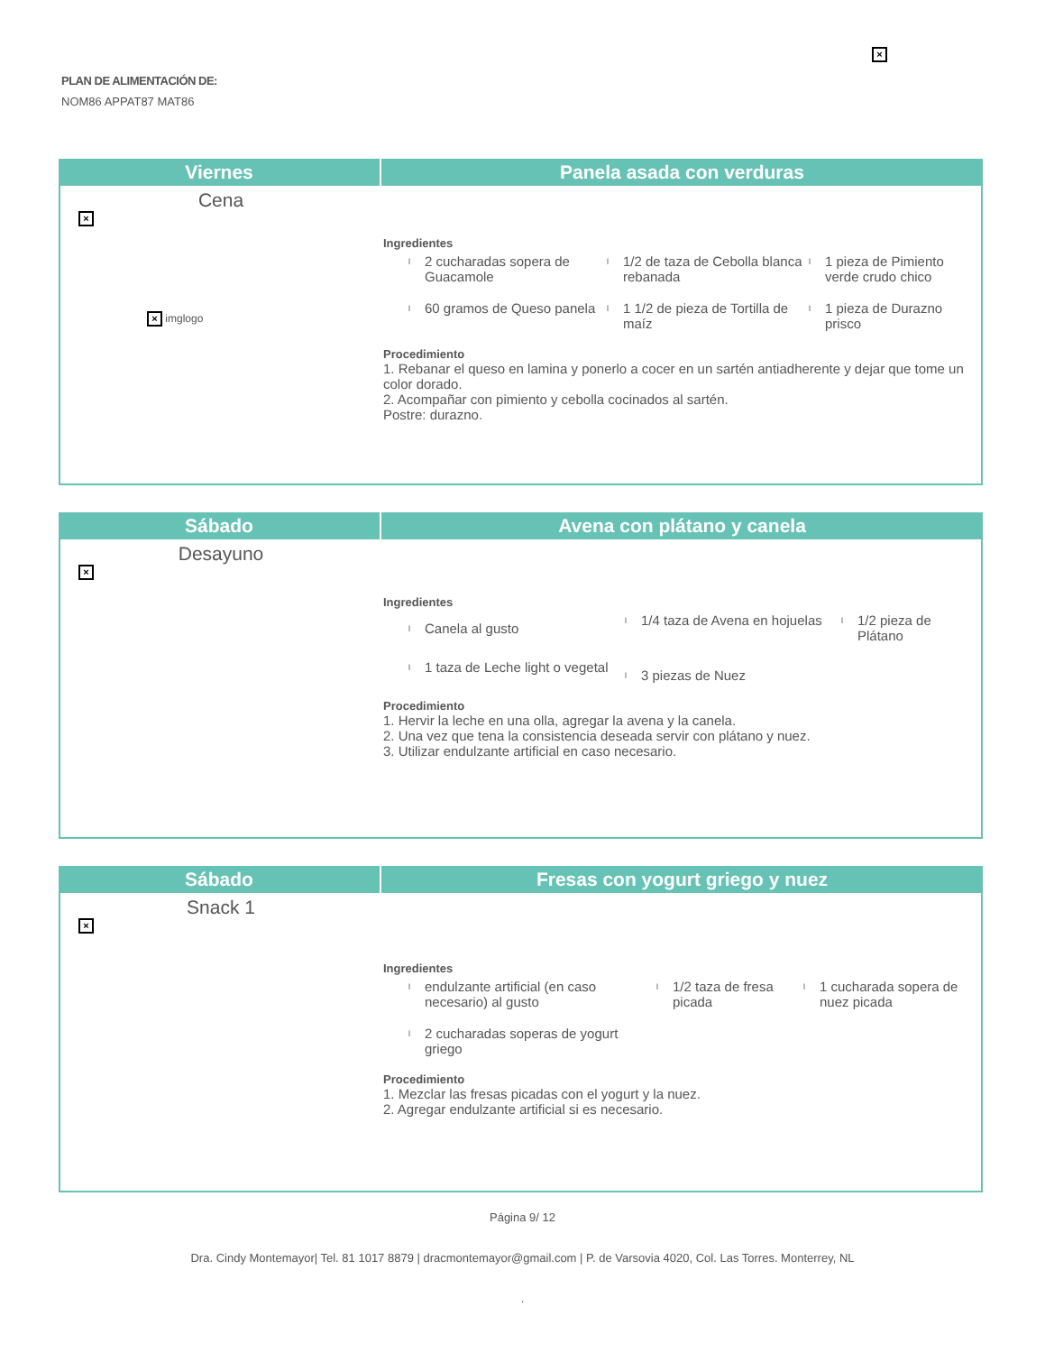×
PLAN DE ALIMENTACIÓN DE:
NOM86 APPAT87 MAT86
Viernes Panela asada con verduras
Cena
×
× imglogo
Ingredientes
l 2 cucharadas sopera de Guacamole
l 1/2 de taza de Cebolla blanca rebanada
l 1 pieza de Pimiento verde crudo chico
l 60 gramos de Queso panela
l 1 1/2 de pieza de Tortilla de maíz
l 1 pieza de Durazno prisco
Procedimiento
1. Rebanar el queso en lamina y ponerlo a cocer en un sartén antiadherente y dejar que tome un color dorado.
2. Acompañar con pimiento y cebolla cocinados al sartén.
Postre: durazno.
Sábado Avena con plátano y canela
Desayuno
×
Ingredientes
l Canela al gusto
l 1/4 taza de Avena en hojuelas
l 1/2 pieza de Plátano
l 1 taza de Leche light o vegetal
l 3 piezas de Nuez
Procedimiento
1. Hervir la leche en una olla, agregar la avena y la canela.
2. Una vez que tena la consistencia deseada servir con plátano y nuez.
3. Utilizar endulzante artificial en caso necesario.
Sábado Fresas con yogurt griego y nuez
Snack 1
×
Ingredientes
l endulzante artificial (en caso necesario) al gusto
l 1/2 taza de fresa picada
l 1 cucharada sopera de nuez picada
l 2 cucharadas soperas de yogurt griego
Procedimiento
1. Mezclar las fresas picadas con el yogurt y la nuez.
2. Agregar endulzante artificial si es necesario.
Página 9/ 12
Dra. Cindy Montemayor| Tel. 81 1017 8879 | dracmontemayor@gmail.com | P. de Varsovia 4020, Col. Las Torres. Monterrey, NL
.